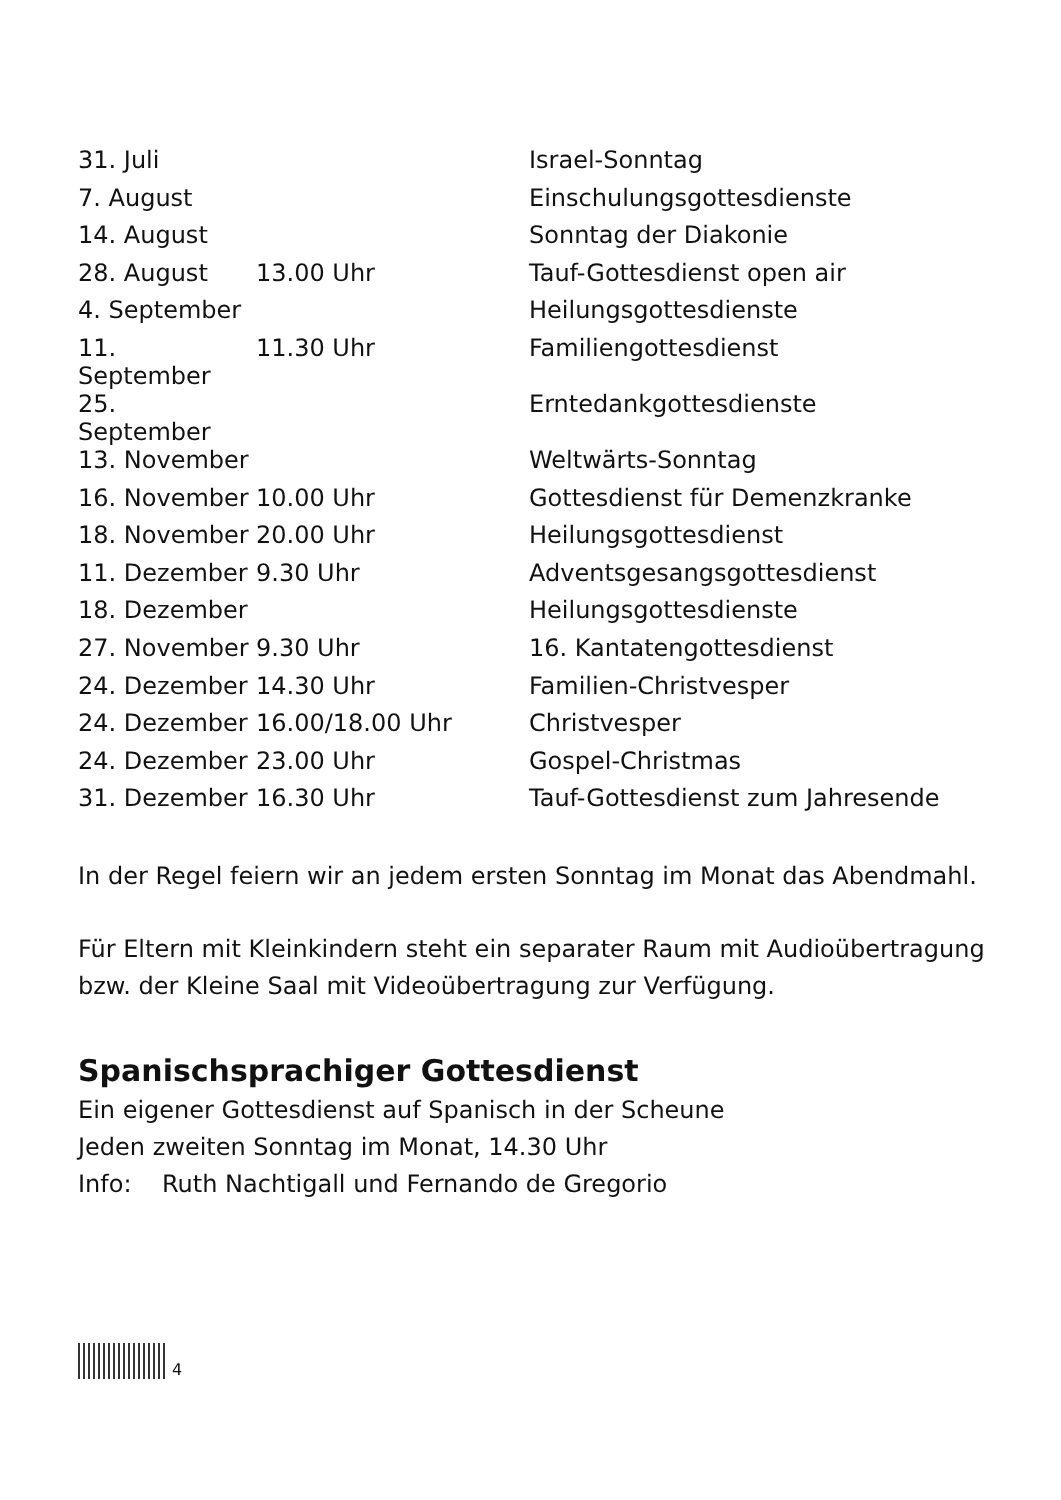| 31. Juli | | Israel-Sonntag |
| 7. August | | Einschulungsgottesdienste |
| 14. August | | Sonntag der Diakonie |
| 28. August | 13.00 Uhr | Tauf-Gottesdienst open air |
| 4. September | | Heilungsgottesdienste |
| 11. September | 11.30 Uhr | Familiengottesdienst |
| 25. September | | Erntedankgottesdienste |
| 13. November | | Weltwärts-Sonntag |
| 16. November | 10.00 Uhr | Gottesdienst für Demenzkranke |
| 18. November | 20.00 Uhr | Heilungsgottesdienst |
| 11. Dezember | 9.30 Uhr | Adventsgesangsgottesdienst |
| 18. Dezember | | Heilungsgottesdienste |
| 27. November | 9.30 Uhr | 16. Kantatengottesdienst |
| 24. Dezember | 14.30 Uhr | Familien-Christvesper |
| 24. Dezember | 16.00/18.00 Uhr | Christvesper |
| 24. Dezember | 23.00 Uhr | Gospel-Christmas |
| 31. Dezember | 16.30 Uhr | Tauf-Gottesdienst zum Jahresende |
In der Regel feiern wir an jedem ersten Sonntag im Monat das Abendmahl.
Für Eltern mit Kleinkindern steht ein separater Raum mit Audioübertragung bzw. der Kleine Saal mit Videoübertragung zur Verfügung.
Spanischsprachiger Gottesdienst
Ein eigener Gottesdienst auf Spanisch in der Scheune
Jeden zweiten Sonntag im Monat, 14.30 Uhr
Info: Ruth Nachtigall und Fernando de Gregorio
4